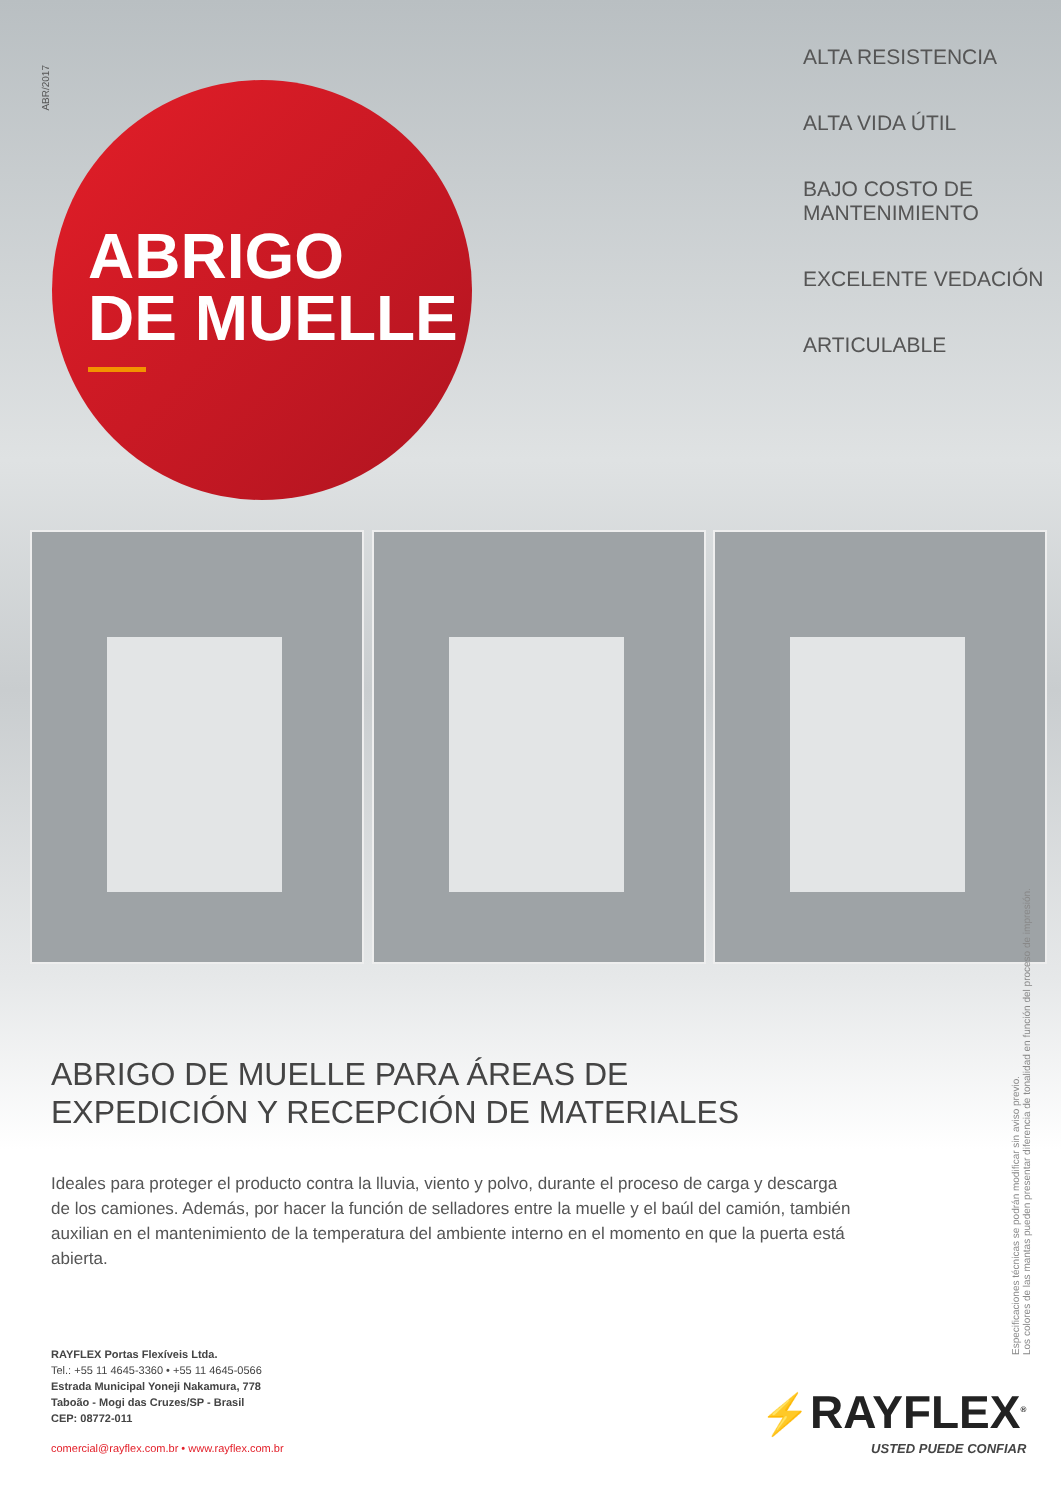ABR/2017
ABRIGO
DE MUELLE
ALTA RESISTENCIA
ALTA VIDA ÚTIL
BAJO COSTO DE
MANTENIMIENTO
EXCELENTE VEDACIÓN
ARTICULABLE
ABRIGO DE MUELLE PARA ÁREAS DE
EXPEDICIÓN Y RECEPCIÓN DE MATERIALES
Ideales para proteger el producto contra la lluvia, viento y polvo, durante el proceso de carga y descarga de los camiones. Además, por hacer la función de selladores entre la muelle y el baúl del camión, también auxilian en el mantenimiento de la temperatura del ambiente interno en el momento en que la puerta está abierta.
RAYFLEX Portas Flexíveis Ltda.
Tel.: +55 11 4645-3360 • +55 11 4645-0566
Estrada Municipal Yoneji Nakamura, 778
Taboão - Mogi das Cruzes/SP - Brasil
CEP: 08772-011
comercial@rayflex.com.br • www.rayflex.com.br
Especificaciones técnicas se podrán modificar sin aviso previo.
Los colores de las mantas pueden presentar diferencia de tonalidad en función del proceso de impresión.
⚡RAYFLEX<sup>®</sup>
USTED PUEDE CONFIAR